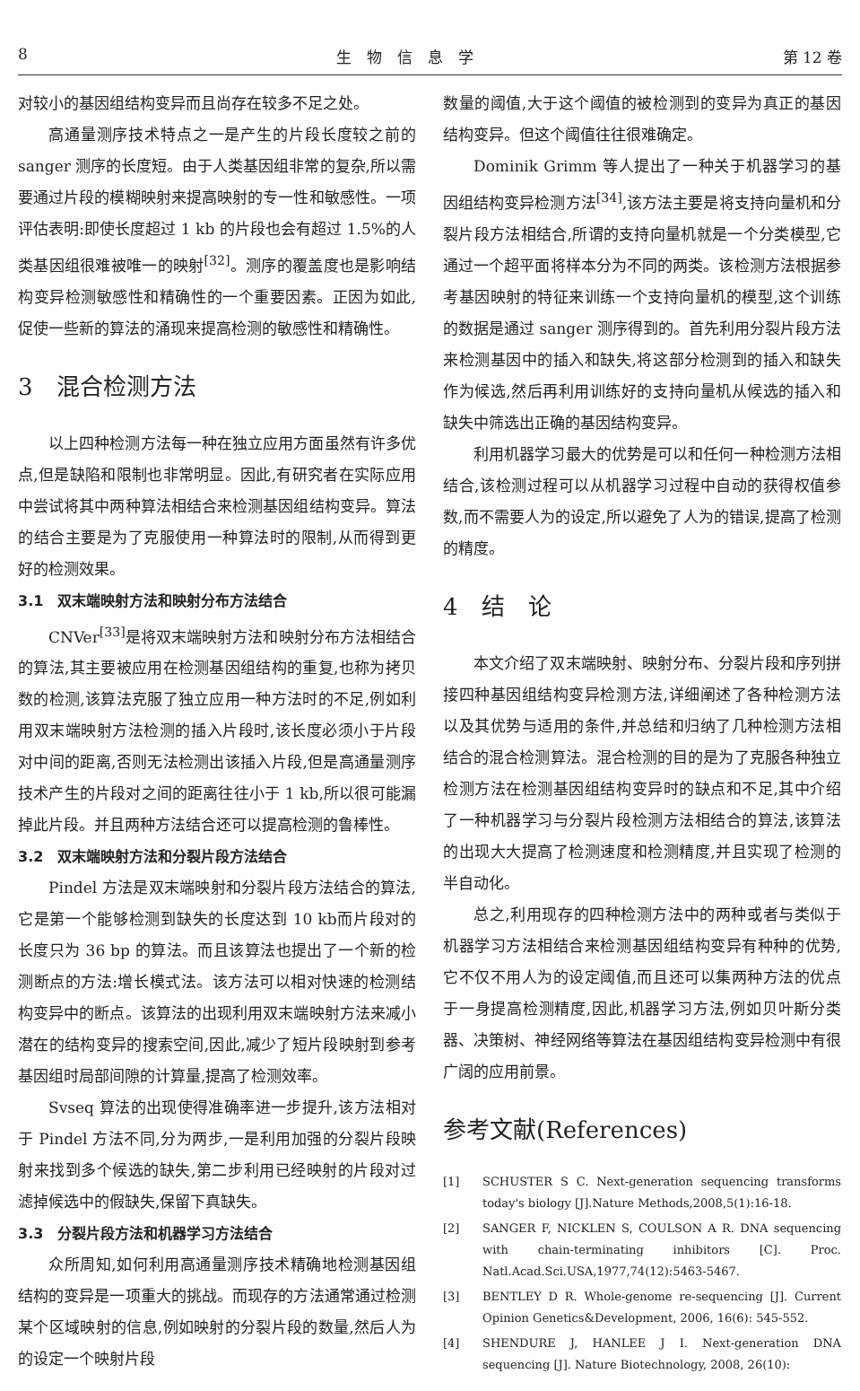8 生　物　信　息　学 第 12 卷
对较小的基因组结构变异而且尚存在较多不足之处。
高通量测序技术特点之一是产生的片段长度较之前的 sanger 测序的长度短。由于人类基因组非常的复杂,所以需要通过片段的模糊映射来提高映射的专一性和敏感性。一项评估表明:即使长度超过 1 kb 的片段也会有超过 1.5%的人类基因组很难被唯一的映射<sup>[32]</sup>。测序的覆盖度也是影响结构变异检测敏感性和精确性的一个重要因素。正因为如此,促使一些新的算法的涌现来提高检测的敏感性和精确性。
3　混合检测方法
以上四种检测方法每一种在独立应用方面虽然有许多优点,但是缺陷和限制也非常明显。因此,有研究者在实际应用中尝试将其中两种算法相结合来检测基因组结构变异。算法的结合主要是为了克服使用一种算法时的限制,从而得到更好的检测效果。
3.1　双末端映射方法和映射分布方法结合
CNVer<sup>[33]</sup>是将双末端映射方法和映射分布方法相结合的算法,其主要被应用在检测基因组结构的重复,也称为拷贝数的检测,该算法克服了独立应用一种方法时的不足,例如利用双末端映射方法检测的插入片段时,该长度必须小于片段对中间的距离,否则无法检测出该插入片段,但是高通量测序技术产生的片段对之间的距离往往小于 1 kb,所以很可能漏掉此片段。并且两种方法结合还可以提高检测的鲁棒性。
3.2　双末端映射方法和分裂片段方法结合
Pindel 方法是双末端映射和分裂片段方法结合的算法,它是第一个能够检测到缺失的长度达到 10 kb而片段对的长度只为 36 bp 的算法。而且该算法也提出了一个新的检测断点的方法:增长模式法。该方法可以相对快速的检测结构变异中的断点。该算法的出现利用双末端映射方法来减小潜在的结构变异的搜索空间,因此,减少了短片段映射到参考基因组时局部间隙的计算量,提高了检测效率。
Svseq 算法的出现使得准确率进一步提升,该方法相对于 Pindel 方法不同,分为两步,一是利用加强的分裂片段映射来找到多个候选的缺失,第二步利用已经映射的片段对过滤掉候选中的假缺失,保留下真缺失。
3.3　分裂片段方法和机器学习方法结合
众所周知,如何利用高通量测序技术精确地检测基因组结构的变异是一项重大的挑战。而现存的方法通常通过检测某个区域映射的信息,例如映射的分裂片段的数量,然后人为的设定一个映射片段
数量的阈值,大于这个阈值的被检测到的变异为真正的基因结构变异。但这个阈值往往很难确定。
Dominik Grimm 等人提出了一种关于机器学习的基因组结构变异检测方法<sup>[34]</sup>,该方法主要是将支持向量机和分裂片段方法相结合,所谓的支持向量机就是一个分类模型,它通过一个超平面将样本分为不同的两类。该检测方法根据参考基因映射的特征来训练一个支持向量机的模型,这个训练的数据是通过 sanger 测序得到的。首先利用分裂片段方法来检测基因中的插入和缺失,将这部分检测到的插入和缺失作为候选,然后再利用训练好的支持向量机从候选的插入和缺失中筛选出正确的基因结构变异。
利用机器学习最大的优势是可以和任何一种检测方法相结合,该检测过程可以从机器学习过程中自动的获得权值参数,而不需要人为的设定,所以避免了人为的错误,提高了检测的精度。
4　结　论
本文介绍了双末端映射、映射分布、分裂片段和序列拼接四种基因组结构变异检测方法,详细阐述了各种检测方法以及其优势与适用的条件,并总结和归纳了几种检测方法相结合的混合检测算法。混合检测的目的是为了克服各种独立检测方法在检测基因组结构变异时的缺点和不足,其中介绍了一种机器学习与分裂片段检测方法相结合的算法,该算法的出现大大提高了检测速度和检测精度,并且实现了检测的半自动化。
总之,利用现存的四种检测方法中的两种或者与类似于机器学习方法相结合来检测基因组结构变异有种种的优势,它不仅不用人为的设定阈值,而且还可以集两种方法的优点于一身提高检测精度,因此,机器学习方法,例如贝叶斯分类器、决策树、神经网络等算法在基因组结构变异检测中有很广阔的应用前景。
参考文献(References)
[1] SCHUSTER S C. Next-generation sequencing transforms today's biology [J].Nature Methods,2008,5(1):16-18.
[2] SANGER F, NICKLEN S, COULSON A R. DNA sequencing with chain-terminating inhibitors [C]. Proc. Natl.Acad.Sci.USA,1977,74(12):5463-5467.
[3] BENTLEY D R. Whole-genome re-sequencing [J]. Current Opinion Genetics&Development, 2006, 16(6): 545-552.
[4] SHENDURE J, HANLEE J I. Next-generation DNA sequencing [J]. Nature Biotechnology, 2008, 26(10):